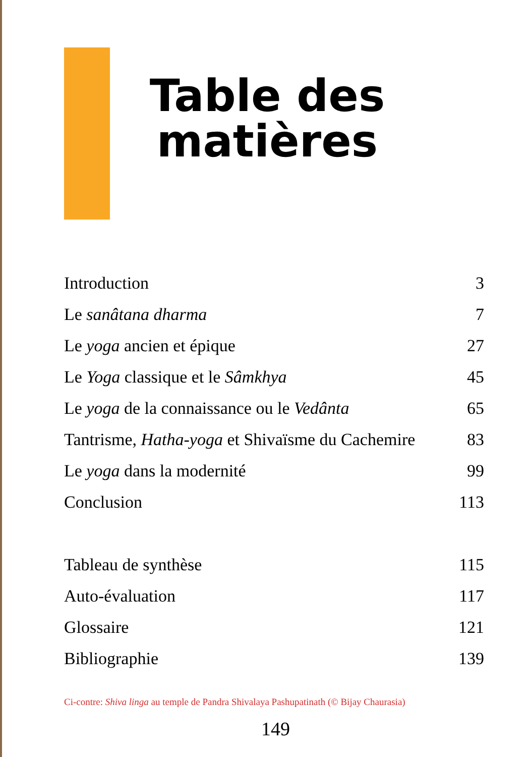Table des matières
Introduction 3
Le sanâtana dharma 7
Le yoga ancien et épique 27
Le Yoga classique et le Sâmkhya 45
Le yoga de la connaissance ou le Vedânta 65
Tantrisme, Hatha-yoga et Shivaïsme du Cachemire 83
Le yoga dans la modernité 99
Conclusion 113
Tableau de synthèse 115
Auto-évaluation 117
Glossaire 121
Bibliographie 139
Ci-contre: Shiva linga au temple de Pandra Shivalaya Pashupatinath (© Bijay Chaurasia)
149